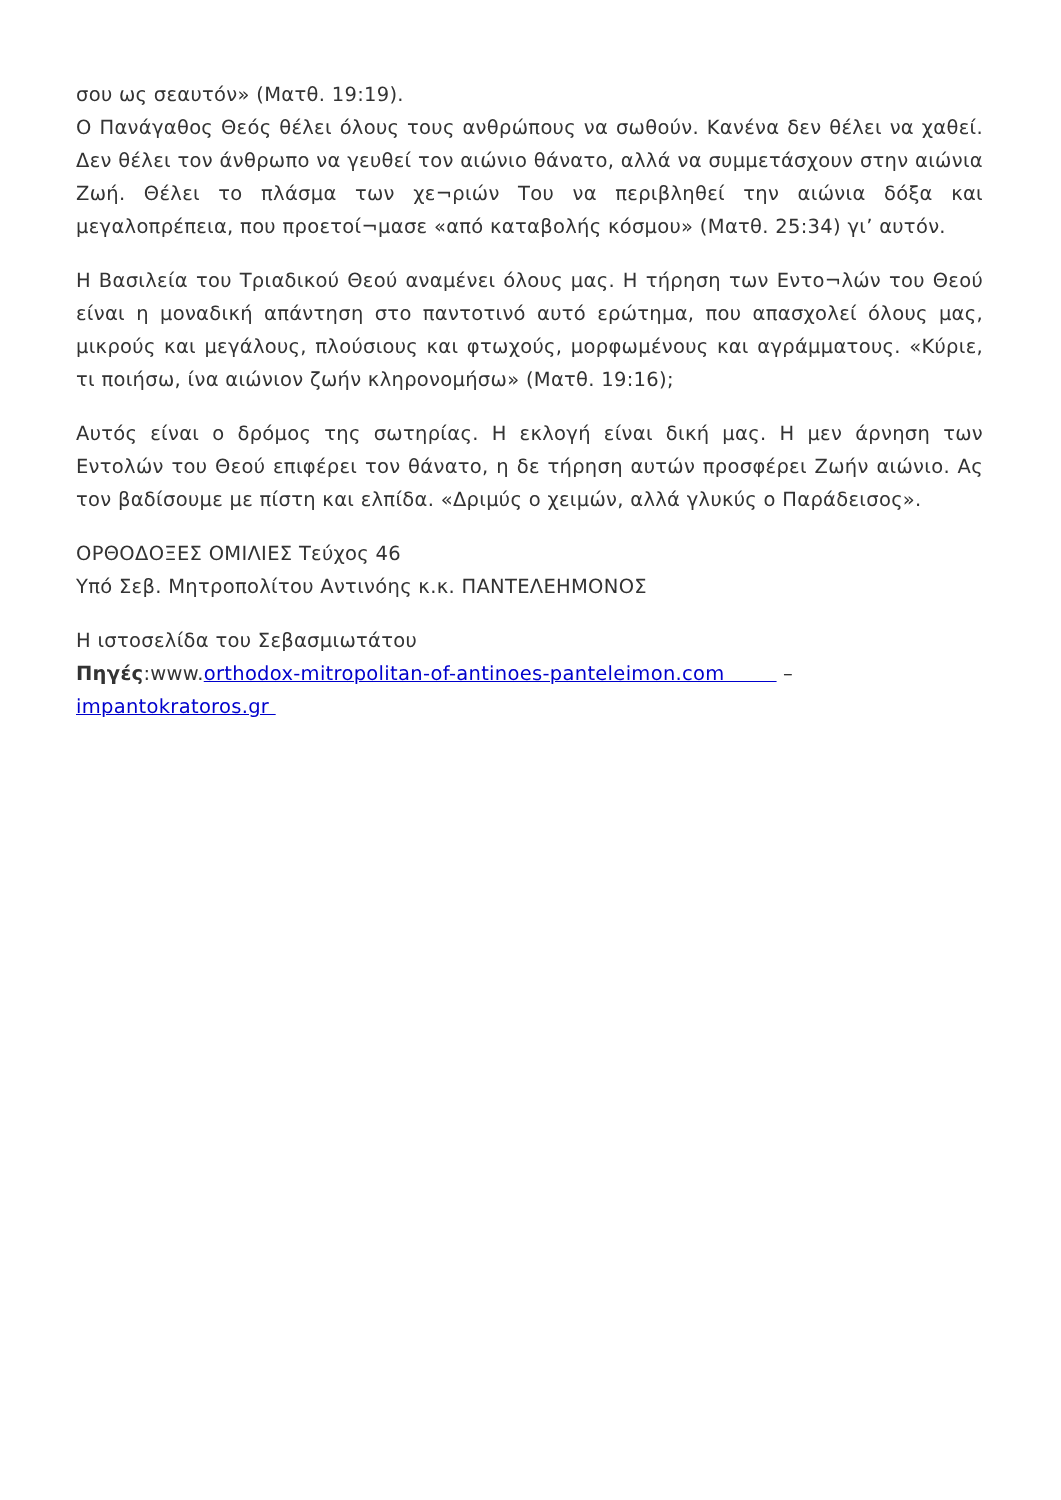σου ως σεαυτόν» (Ματθ. 19:19).
Ο Πανάγαθος Θεός θέλει όλους τους ανθρώπους να σωθούν. Κανένα δεν θέλει να χαθεί. Δεν θέλει τον άνθρωπο να γευθεί τον αιώνιο θάνατο, αλλά να συμμετάσχουν στην αιώνια Ζωή. Θέλει το πλάσμα των χε¬ριών Του να περιβληθεί την αιώνια δόξα και μεγαλοπρέπεια, που προετοί¬μασε «από καταβολής κόσμου» (Ματθ. 25:34) γι’ αυτόν.
Η Βασιλεία του Τριαδικού Θεού αναμένει όλους μας. Η τήρηση των Εντο¬λών του Θεού είναι η μοναδική απάντηση στο παντοτινό αυτό ερώτημα, που απασχολεί όλους μας, μικρούς και μεγάλους, πλούσιους και φτωχούς, μορφωμένους και αγράμματους. «Κύριε, τι ποιήσω, ίνα αιώνιον ζωήν κληρονομήσω» (Ματθ. 19:16);
Αυτός είναι ο δρόμος της σωτηρίας. Η εκλογή είναι δική μας. Η μεν άρνηση των Εντολών του Θεού επιφέρει τον θάνατο, η δε τήρηση αυτών προσφέρει Ζωήν αιώνιο. Ας τον βαδίσουμε με πίστη και ελπίδα. «Δριμύς ο χειμών, αλλά γλυκύς ο Παράδεισος».
ΟΡΘΟΔΟΞΕΣ ΟΜΙΛΙΕΣ Τεύχος 46
Υπό Σεβ. Μητροπολίτου Αντινόης κ.κ. ΠΑΝΤΕΛΕΗΜΟΝΟΣ
Η ιστοσελίδα του Σεβασμιωτάτου
Πηγές:www.orthodox-mitropolitan-of-antinoes-panteleimon.com –
impantokratoros.gr